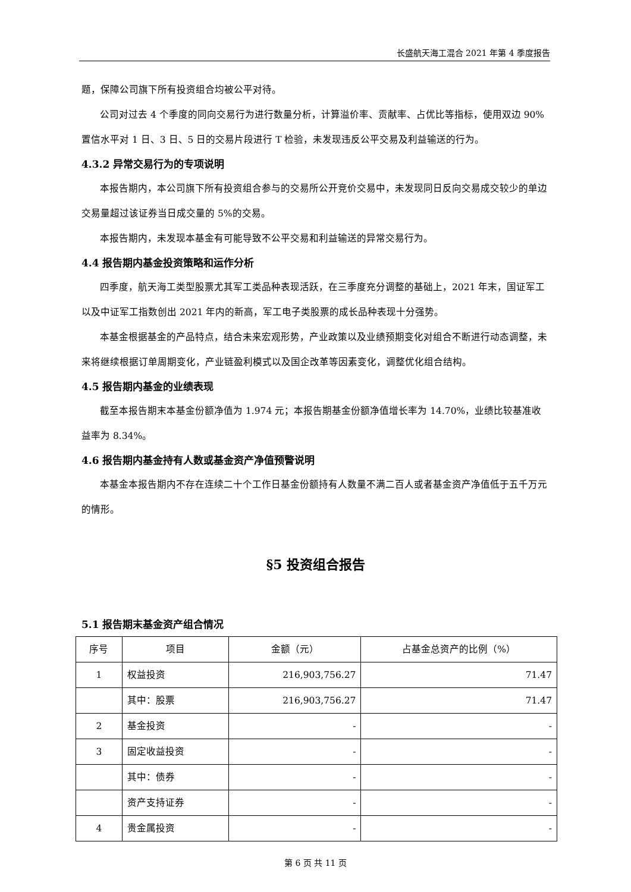长盛航天海工混合 2021 年第 4 季度报告
题，保障公司旗下所有投资组合均被公平对待。
公司对过去 4 个季度的同向交易行为进行数量分析，计算溢价率、贡献率、占优比等指标，使用双边 90%置信水平对 1 日、3 日、5 日的交易片段进行 T 检验，未发现违反公平交易及利益输送的行为。
4.3.2 异常交易行为的专项说明
本报告期内，本公司旗下所有投资组合参与的交易所公开竞价交易中，未发现同日反向交易成交较少的单边交易量超过该证券当日成交量的 5%的交易。
本报告期内，未发现本基金有可能导致不公平交易和利益输送的异常交易行为。
4.4 报告期内基金投资策略和运作分析
四季度，航天海工类型股票尤其军工类品种表现活跃，在三季度充分调整的基础上，2021 年末，国证军工以及中证军工指数创出 2021 年内的新高，军工电子类股票的成长品种表现十分强势。
本基金根据基金的产品特点，结合未来宏观形势，产业政策以及业绩预期变化对组合不断进行动态调整，未来将继续根据订单周期变化，产业链盈利模式以及国企改革等因素变化，调整优化组合结构。
4.5 报告期内基金的业绩表现
截至本报告期末本基金份额净值为 1.974 元；本报告期基金份额净值增长率为 14.70%，业绩比较基准收益率为 8.34%。
4.6 报告期内基金持有人数或基金资产净值预警说明
本基金本报告期内不存在连续二十个工作日基金份额持有人数量不满二百人或者基金资产净值低于五千万元的情形。
§5 投资组合报告
5.1 报告期末基金资产组合情况
| 序号 | 项目 | 金额（元） | 占基金总资产的比例（%） |
| --- | --- | --- | --- |
| 1 | 权益投资 | 216,903,756.27 | 71.47 |
| | 其中：股票 | 216,903,756.27 | 71.47 |
| 2 | 基金投资 | - | - |
| 3 | 固定收益投资 | - | - |
| | 其中：债券 | - | - |
| | 资产支持证券 | - | - |
| 4 | 贵金属投资 | - | - |
第 6 页 共 11 页